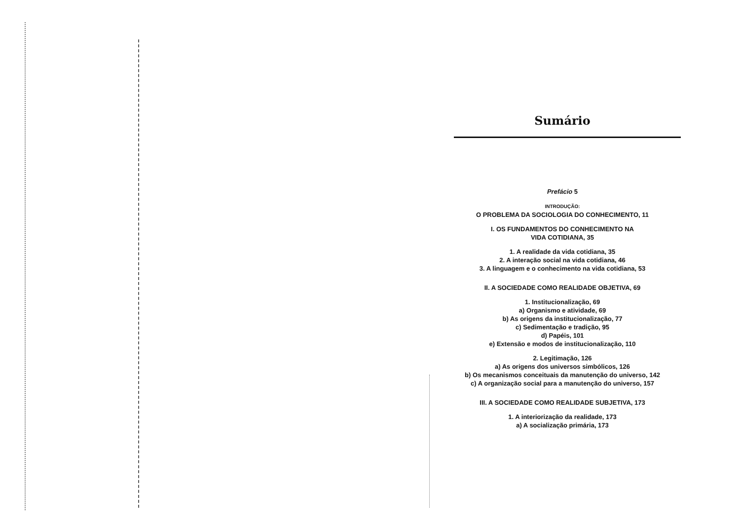Sumário
Prefácio 5
INTRODUÇÃO:
O PROBLEMA DA SOCIOLOGIA DO CONHECIMENTO, 11
I. OS FUNDAMENTOS DO CONHECIMENTO NA
VIDA COTIDIANA, 35
1. A realidade da vida cotidiana, 35
2. A interação social na vida cotidiana, 46
3. A linguagem e o conhecimento na vida cotidiana, 53
II. A SOCIEDADE COMO REALIDADE OBJETIVA, 69
1. Institucionalização, 69
a) Organismo e atividade, 69
b) As origens da institucionalização, 77
c) Sedimentação e tradição, 95
d) Papéis, 101
e) Extensão e modos de institucionalização, 110
2. Legitimação, 126
a) As origens dos universos simbólicos, 126
b) Os mecanismos conceituais da manutenção do universo, 142
c) A organização social para a manutenção do universo, 157
III. A SOCIEDADE COMO REALIDADE SUBJETIVA, 173
1. A interiorização da realidade, 173
a) A socialização primária, 173